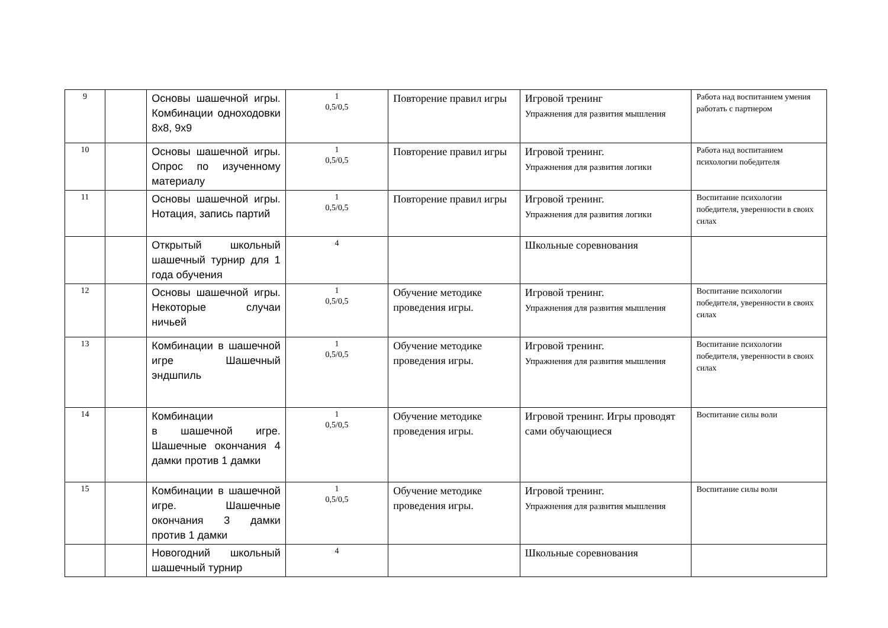| 9 | | Основы шашечной игры. Комбинации одноходовки 8х8, 9х9 | 1 0,5/0,5 | Повторение правил игры | Игровой тренинг Упражнения для развития мышления | Работа над воспитанием умения работать с партнером |
| 10 | | Основы шашечной игры. Опрос по изученному материалу | 1 0,5/0,5 | Повторение правил игры | Игровой тренинг. Упражнения для развития логики | Работа над воспитанием психологии победителя |
| 11 | | Основы шашечной игры. Нотация, запись партий | 1 0,5/0,5 | Повторение правил игры | Игровой тренинг. Упражнения для развития логики | Воспитание психологии победителя, уверенности в своих силах |
| | | Открытый школьный шашечный турнир для 1 года обучения | 4 | | Школьные соревнования | |
| 12 | | Основы шашечной игры. Некоторые случаи ничьей | 1 0,5/0,5 | Обучение методике проведения игры. | Игровой тренинг. Упражнения для развития мышления | Воспитание психологии победителя, уверенности в своих силах |
| 13 | | Комбинации в шашечной игре Шашечный эндшпиль | 1 0,5/0,5 | Обучение методике проведения игры. | Игровой тренинг. Упражнения для развития мышления | Воспитание психологии победителя, уверенности в своих силах |
| 14 | | Комбинации в шашечной игре. Шашечные окончания 4 дамки против 1 дамки | 1 0,5/0,5 | Обучение методике проведения игры. | Игровой тренинг. Игры проводят сами обучающиеся | Воспитание силы воли |
| 15 | | Комбинации в шашечной игре. Шашечные окончания 3 дамки против 1 дамки | 1 0,5/0,5 | Обучение методике проведения игры. | Игровой тренинг. Упражнения для развития мышления | Воспитание силы воли |
| | | Новогодний школьный шашечный турнир | 4 | | Школьные соревнования | |